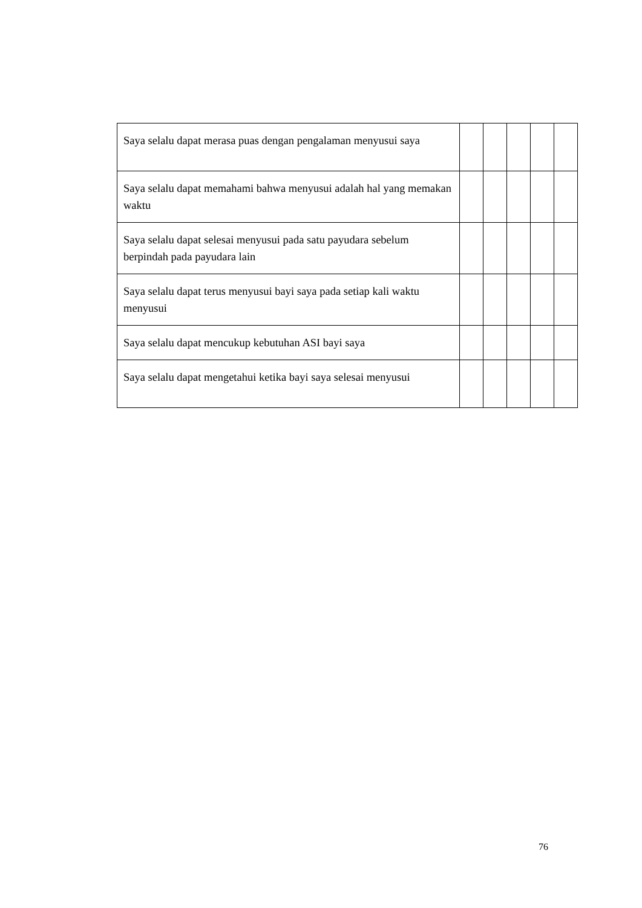| Saya selalu dapat merasa puas dengan pengalaman menyusui saya | | | | | |
| Saya selalu dapat memahami bahwa menyusui adalah hal yang memakan waktu | | | | | |
| Saya selalu dapat selesai menyusui pada satu payudara sebelum berpindah pada payudara lain | | | | | |
| Saya selalu dapat terus menyusui bayi saya pada setiap kali waktu menyusui | | | | | |
| Saya selalu dapat mencukup kebutuhan ASI bayi saya | | | | | |
| Saya selalu dapat mengetahui ketika bayi saya selesai menyusui | | | | | |
76